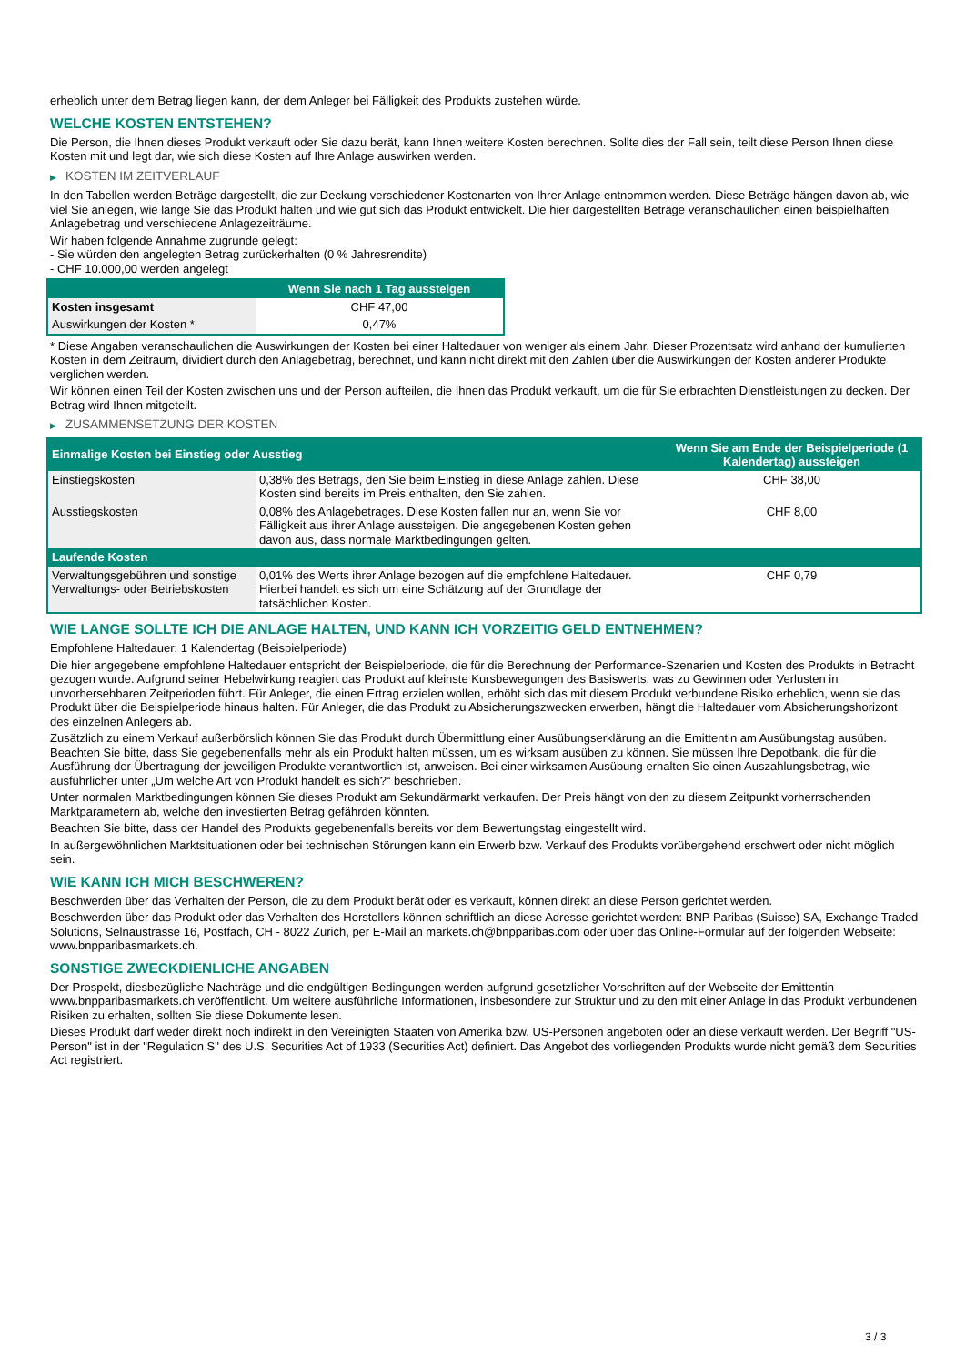erheblich unter dem Betrag liegen kann, der dem Anleger bei Fälligkeit des Produkts zustehen würde.
WELCHE KOSTEN ENTSTEHEN?
Die Person, die Ihnen dieses Produkt verkauft oder Sie dazu berät, kann Ihnen weitere Kosten berechnen. Sollte dies der Fall sein, teilt diese Person Ihnen diese Kosten mit und legt dar, wie sich diese Kosten auf Ihre Anlage auswirken werden.
▶ KOSTEN IM ZEITVERLAUF
In den Tabellen werden Beträge dargestellt, die zur Deckung verschiedener Kostenarten von Ihrer Anlage entnommen werden. Diese Beträge hängen davon ab, wie viel Sie anlegen, wie lange Sie das Produkt halten und wie gut sich das Produkt entwickelt. Die hier dargestellten Beträge veranschaulichen einen beispielhaften Anlagebetrag und verschiedene Anlagezeiträume.
Wir haben folgende Annahme zugrunde gelegt:
- Sie würden den angelegten Betrag zurückerhalten (0 % Jahresrendite)
- CHF 10.000,00 werden angelegt
| | Wenn Sie nach 1 Tag aussteigen |
| --- | --- |
| Kosten insgesamt | CHF 47,00 |
| Auswirkungen der Kosten * | 0,47% |
* Diese Angaben veranschaulichen die Auswirkungen der Kosten bei einer Haltedauer von weniger als einem Jahr. Dieser Prozentsatz wird anhand der kumulierten Kosten in dem Zeitraum, dividiert durch den Anlagebetrag, berechnet, und kann nicht direkt mit den Zahlen über die Auswirkungen der Kosten anderer Produkte verglichen werden.
Wir können einen Teil der Kosten zwischen uns und der Person aufteilen, die Ihnen das Produkt verkauft, um die für Sie erbrachten Dienstleistungen zu decken. Der Betrag wird Ihnen mitgeteilt.
▶ ZUSAMMENSETZUNG DER KOSTEN
| Einmalige Kosten bei Einstieg oder Ausstieg | | Wenn Sie am Ende der Beispielperiode (1 Kalendertag) aussteigen |
| --- | --- | --- |
| Einstiegskosten | 0,38% des Betrags, den Sie beim Einstieg in diese Anlage zahlen. Diese Kosten sind bereits im Preis enthalten, den Sie zahlen. | CHF 38,00 |
| Ausstiegskosten | 0,08% des Anlagebetrages. Diese Kosten fallen nur an, wenn Sie vor Fälligkeit aus ihrer Anlage aussteigen. Die angegebenen Kosten gehen davon aus, dass normale Marktbedingungen gelten. | CHF 8,00 |
| Laufende Kosten | | |
| Verwaltungsgebühren und sonstige Verwaltungs- oder Betriebskosten | 0,01% des Werts ihrer Anlage bezogen auf die empfohlene Haltedauer. Hierbei handelt es sich um eine Schätzung auf der Grundlage der tatsächlichen Kosten. | CHF 0,79 |
WIE LANGE SOLLTE ICH DIE ANLAGE HALTEN, UND KANN ICH VORZEITIG GELD ENTNEHMEN?
Empfohlene Haltedauer: 1 Kalendertag (Beispielperiode)
Die hier angegebene empfohlene Haltedauer entspricht der Beispielperiode, die für die Berechnung der Performance-Szenarien und Kosten des Produkts in Betracht gezogen wurde. Aufgrund seiner Hebelwirkung reagiert das Produkt auf kleinste Kursbewegungen des Basiswerts, was zu Gewinnen oder Verlusten in unvorhersehbaren Zeitperioden führt. Für Anleger, die einen Ertrag erzielen wollen, erhöht sich das mit diesem Produkt verbundene Risiko erheblich, wenn sie das Produkt über die Beispielperiode hinaus halten. Für Anleger, die das Produkt zu Absicherungszwecken erwerben, hängt die Haltedauer vom Absicherungshorizont des einzelnen Anlegers ab.
Zusätzlich zu einem Verkauf außerbörslich können Sie das Produkt durch Übermittlung einer Ausübungserklärung an die Emittentin am Ausübungstag ausüben. Beachten Sie bitte, dass Sie gegebenenfalls mehr als ein Produkt halten müssen, um es wirksam ausüben zu können. Sie müssen Ihre Depotbank, die für die Ausführung der Übertragung der jeweiligen Produkte verantwortlich ist, anweisen. Bei einer wirksamen Ausübung erhalten Sie einen Auszahlungsbetrag, wie ausführlicher unter „Um welche Art von Produkt handelt es sich?“ beschrieben.
Unter normalen Marktbedingungen können Sie dieses Produkt am Sekundärmarkt verkaufen. Der Preis hängt von den zu diesem Zeitpunkt vorherrschenden Marktparametern ab, welche den investierten Betrag gefährden könnten.
Beachten Sie bitte, dass der Handel des Produkts gegebenenfalls bereits vor dem Bewertungstag eingestellt wird.
In außergewöhnlichen Marktsituationen oder bei technischen Störungen kann ein Erwerb bzw. Verkauf des Produkts vorübergehend erschwert oder nicht möglich sein.
WIE KANN ICH MICH BESCHWEREN?
Beschwerden über das Verhalten der Person, die zu dem Produkt berät oder es verkauft, können direkt an diese Person gerichtet werden.
Beschwerden über das Produkt oder das Verhalten des Herstellers können schriftlich an diese Adresse gerichtet werden: BNP Paribas (Suisse) SA, Exchange Traded Solutions, Selnaustrasse 16, Postfach, CH - 8022 Zurich, per E-Mail an markets.ch@bnpparibas.com oder über das Online-Formular auf der folgenden Webseite: www.bnpparibasmarkets.ch.
SONSTIGE ZWECKDIENLICHE ANGABEN
Der Prospekt, diesbezügliche Nachträge und die endgültigen Bedingungen werden aufgrund gesetzlicher Vorschriften auf der Webseite der Emittentin www.bnpparibasmarkets.ch veröffentlicht. Um weitere ausführliche Informationen, insbesondere zur Struktur und zu den mit einer Anlage in das Produkt verbundenen Risiken zu erhalten, sollten Sie diese Dokumente lesen.
Dieses Produkt darf weder direkt noch indirekt in den Vereinigten Staaten von Amerika bzw. US-Personen angeboten oder an diese verkauft werden. Der Begriff "US-Person" ist in der "Regulation S" des U.S. Securities Act of 1933 (Securities Act) definiert. Das Angebot des vorliegenden Produkts wurde nicht gemäß dem Securities Act registriert.
3 / 3